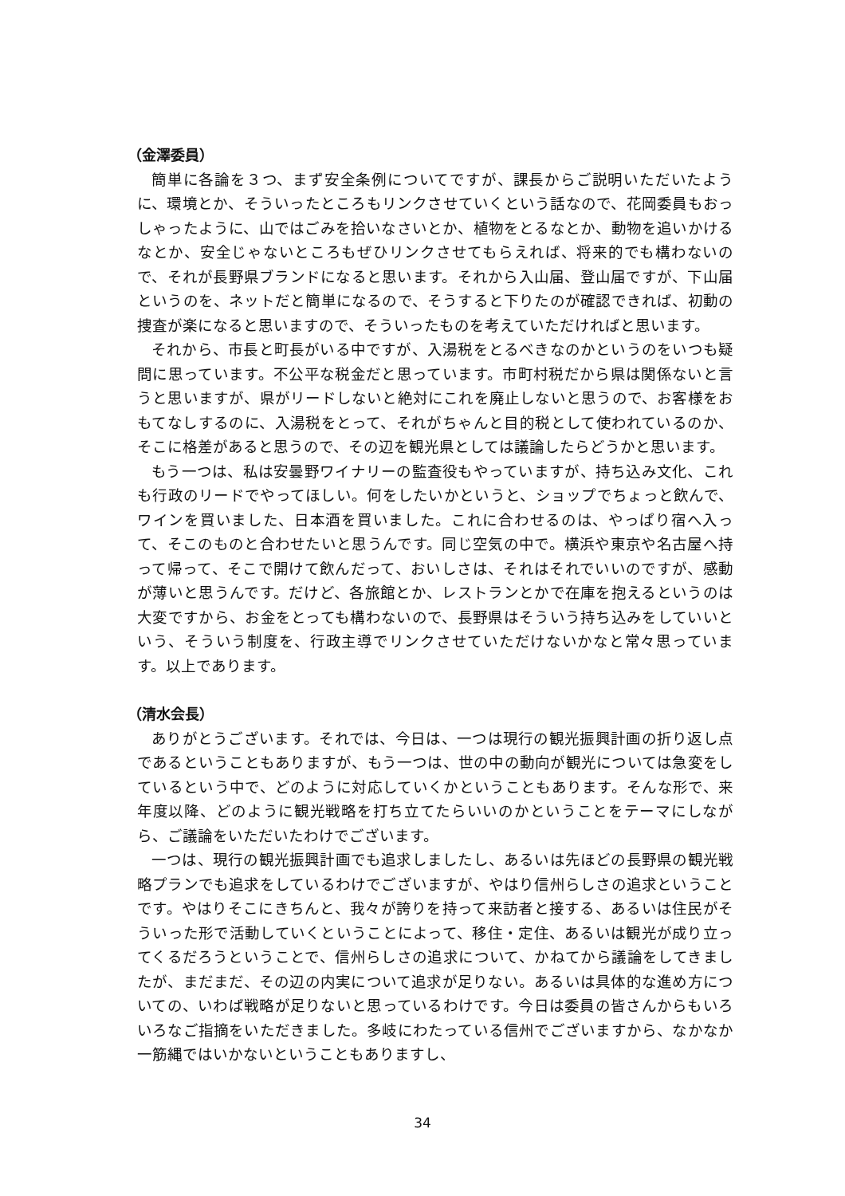（金澤委員）
簡単に各論を３つ、まず安全条例についてですが、課長からご説明いただいたように、環境とか、そういったところもリンクさせていくという話なので、花岡委員もおっしゃったように、山ではごみを拾いなさいとか、植物をとるなとか、動物を追いかけるなとか、安全じゃないところもぜひリンクさせてもらえれば、将来的でも構わないので、それが長野県ブランドになると思います。それから入山届、登山届ですが、下山届というのを、ネットだと簡単になるので、そうすると下りたのが確認できれば、初動の捜査が楽になると思いますので、そういったものを考えていただければと思います。
それから、市長と町長がいる中ですが、入湯税をとるべきなのかというのをいつも疑問に思っています。不公平な税金だと思っています。市町村税だから県は関係ないと言うと思いますが、県がリードしないと絶対にこれを廃止しないと思うので、お客様をおもてなしするのに、入湯税をとって、それがちゃんと目的税として使われているのか、そこに格差があると思うので、その辺を観光県としては議論したらどうかと思います。
もう一つは、私は安曇野ワイナリーの監査役もやっていますが、持ち込み文化、これも行政のリードでやってほしい。何をしたいかというと、ショップでちょっと飲んで、ワインを買いました、日本酒を買いました。これに合わせるのは、やっぱり宿へ入って、そこのものと合わせたいと思うんです。同じ空気の中で。横浜や東京や名古屋へ持って帰って、そこで開けて飲んだって、おいしさは、それはそれでいいのですが、感動が薄いと思うんです。だけど、各旅館とか、レストランとかで在庫を抱えるというのは大変ですから、お金をとっても構わないので、長野県はそういう持ち込みをしていいという、そういう制度を、行政主導でリンクさせていただけないかなと常々思っています。以上であります。
（清水会長）
ありがとうございます。それでは、今日は、一つは現行の観光振興計画の折り返し点であるということもありますが、もう一つは、世の中の動向が観光については急変をしているという中で、どのように対応していくかということもあります。そんな形で、来年度以降、どのように観光戦略を打ち立てたらいいのかということをテーマにしながら、ご議論をいただいたわけでございます。
一つは、現行の観光振興計画でも追求しましたし、あるいは先ほどの長野県の観光戦略プランでも追求をしているわけでございますが、やはり信州らしさの追求ということです。やはりそこにきちんと、我々が誇りを持って来訪者と接する、あるいは住民がそういった形で活動していくということによって、移住・定住、あるいは観光が成り立ってくるだろうということで、信州らしさの追求について、かねてから議論をしてきましたが、まだまだ、その辺の内実について追求が足りない。あるいは具体的な進め方についての、いわば戦略が足りないと思っているわけです。今日は委員の皆さんからもいろいろなご指摘をいただきました。多岐にわたっている信州でございますから、なかなか一筋縄ではいかないということもありますし、
34